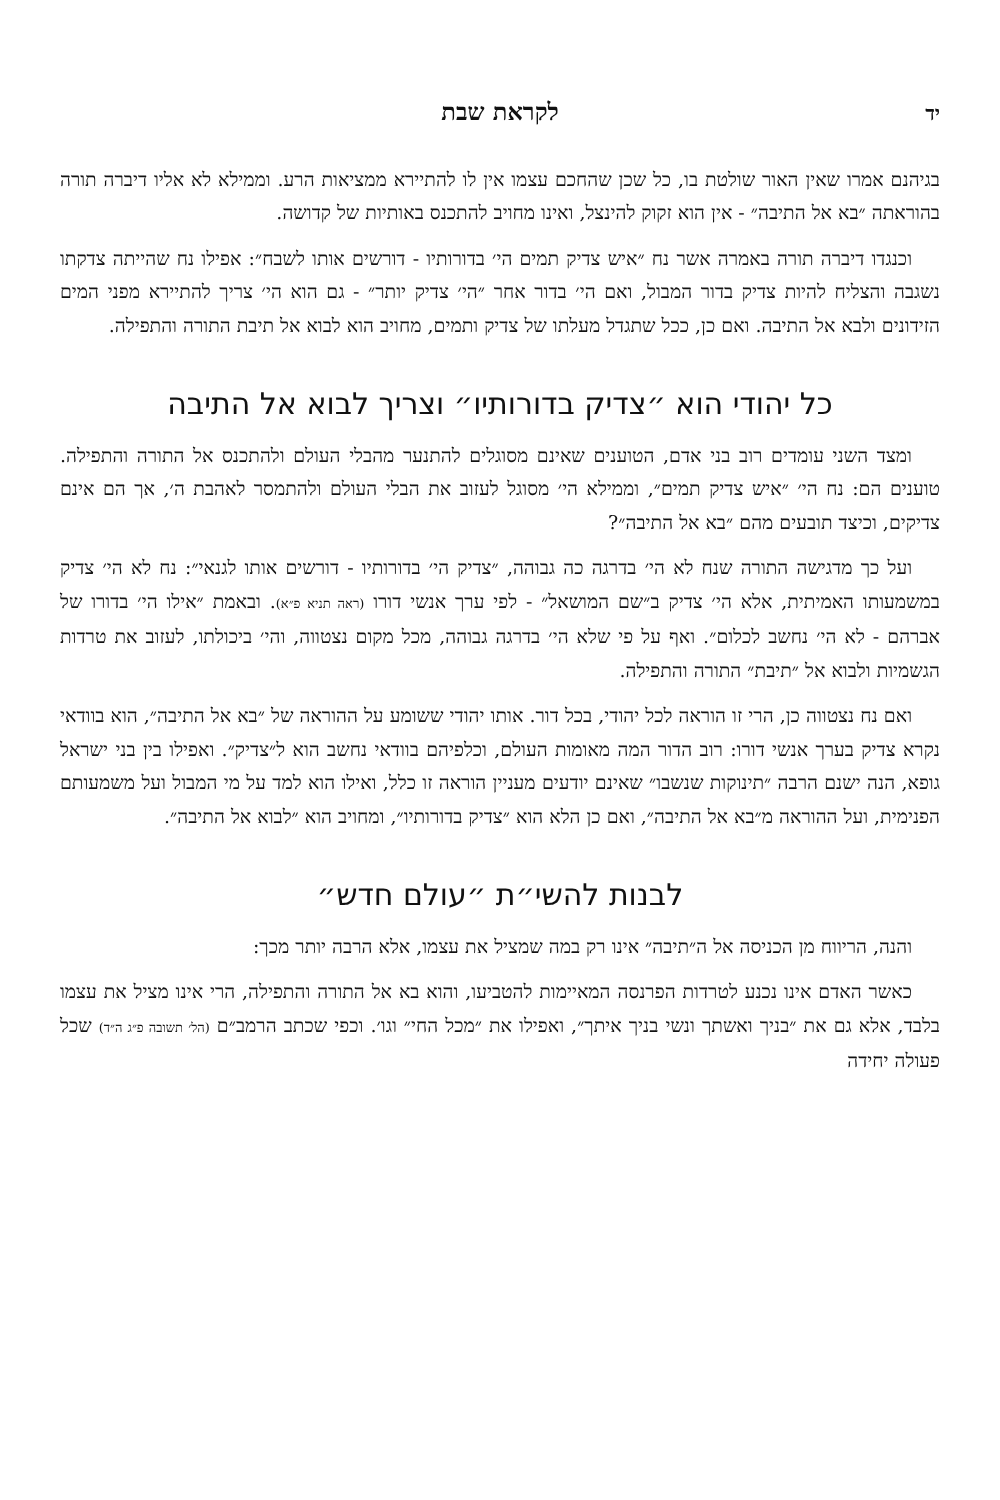יד לקראת שבת יד
בגיהנם אמרו שאין האור שולטת בו, כל שכן שהחכם עצמו אין לו להתיירא ממציאות הרע. וממילא לא אליו דיברה תורה בהוראתה ״בא אל התיבה״ - אין הוא זקוק להינצל, ואינו מחויב להתכנס באותיות של קדושה.
וכנגדו דיברה תורה באמרה אשר נח ״איש צדיק תמים הי׳ בדורותיו - דורשים אותו לשבח״: אפילו נח שהייתה צדקתו נשגבה והצליח להיות צדיק בדור המבול, ואם הי׳ בדור אחר ״הי׳ צדיק יותר״ - גם הוא הי׳ צריך להתיירא מפני המים הזידונים ולבא אל התיבה. ואם כן, ככל שתגדל מעלתו של צדיק ותמים, מחויב הוא לבוא אל תיבת התורה והתפילה.
כל יהודי הוא ״צדיק בדורותיו״ וצריך לבוא אל התיבה
ומצד השני עומדים רוב בני אדם, הטוענים שאינם מסוגלים להתנער מהבלי העולם ולהתכנס אל התורה והתפילה. טוענים הם: נח הי׳ ״איש צדיק תמים״, וממילא הי׳ מסוגל לעזוב את הבלי העולם ולהתמסר לאהבת ה׳, אך הם אינם צדיקים, וכיצד תובעים מהם ״בא אל התיבה״?
ועל כך מדגישה התורה שנח לא הי׳ בדרגה כה גבוהה, ״צדיק הי׳ בדורותיו - דורשים אותו לגנאי״: נח לא הי׳ צדיק במשמעותו האמיתית, אלא הי׳ צדיק ב״שם המושאל״ - לפי ערך אנשי דורו (ראה תניא פ״א). ובאמת ״אילו הי׳ בדורו של אברהם - לא הי׳ נחשב לכלום״. ואף על פי שלא הי׳ בדרגה גבוהה, מכל מקום נצטווה, והי׳ ביכולתו, לעזוב את טרדות הגשמיות ולבוא אל ״תיבת״ התורה והתפילה.
ואם נח נצטווה כן, הרי זו הוראה לכל יהודי, בכל דור. אותו יהודי ששומע על ההוראה של ״בא אל התיבה״, הוא בוודאי נקרא צדיק בערך אנשי דורו: רוב הדור המה מאומות העולם, וכלפיהם בוודאי נחשב הוא ל״צדיק״. ואפילו בין בני ישראל גופא, הנה ישנם הרבה ״תינוקות שנשבו״ שאינם יודעים מעניין הוראה זו כלל, ואילו הוא למד על מי המבול ועל משמעותם הפנימית, ועל ההוראה מ״בא אל התיבה״, ואם כן הלא הוא ״צדיק בדורותיו״, ומחויב הוא ״לבוא אל התיבה״.
לבנות להשי״ת ״עולם חדש״
והנה, הריווח מן הכניסה אל ה״תיבה״ אינו רק במה שמציל את עצמו, אלא הרבה יותר מכך:
כאשר האדם אינו נכנע לטרדות הפרנסה המאיימות להטביעו, והוא בא אל התורה והתפילה, הרי אינו מציל את עצמו בלבד, אלא גם את ״בניך ואשתך ונשי בניך איתך״, ואפילו את ״מכל החי״ וגו׳. וכפי שכתב הרמב״ם (הל׳ תשובה פ״ג ה״ד) שכל פעולה יחידה